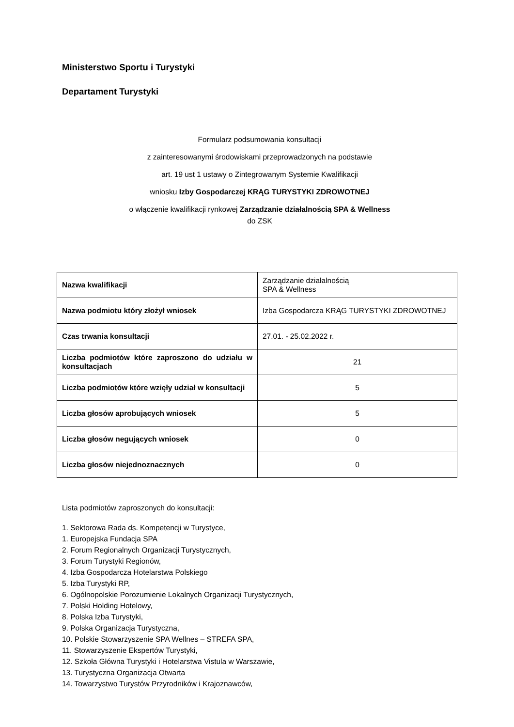Ministerstwo Sportu i Turystyki
Departament Turystyki
Formularz podsumowania konsultacji
z zainteresowanymi środowiskami przeprowadzonych na podstawie
art. 19 ust 1 ustawy o Zintegrowanym Systemie Kwalifikacji
wniosku Izby Gospodarczej KRĄG TURYSTYKI ZDROWOTNEJ
o włączenie kwalifikacji rynkowej Zarządzanie działalnością SPA & Wellness
do ZSK
| Nazwa kwalifikacji | Zarządzanie działalnością SPA & Wellness |
| Nazwa podmiotu który złożył wniosek | Izba Gospodarcza KRĄG TURYSTYKI ZDROWOTNEJ |
| Czas trwania konsultacji | 27.01. - 25.02.2022 r. |
| Liczba podmiotów które zaproszono do udziału w konsultacjach | 21 |
| Liczba podmiotów które wzięły udział w konsultacji | 5 |
| Liczba głosów aprobujących wniosek | 5 |
| Liczba głosów negujących wniosek | 0 |
| Liczba głosów niejednoznacznych | 0 |
Lista podmiotów zaproszonych do konsultacji:
1. Sektorowa Rada ds. Kompetencji w Turystyce,
1. Europejska Fundacja SPA
2. Forum Regionalnych Organizacji Turystycznych,
3. Forum Turystyki Regionów,
4. Izba Gospodarcza Hotelarstwa Polskiego
5. Izba Turystyki RP,
6. Ogólnopolskie Porozumienie Lokalnych Organizacji Turystycznych,
7. Polski Holding Hotelowy,
8. Polska Izba Turystyki,
9. Polska Organizacja Turystyczna,
10. Polskie Stowarzyszenie SPA Wellnes – STREFA SPA,
11. Stowarzyszenie Ekspertów Turystyki,
12. Szkoła Główna Turystyki i Hotelarstwa Vistula w Warszawie,
13. Turystyczna Organizacja Otwarta
14. Towarzystwo Turystów Przyrodników i Krajoznawców,